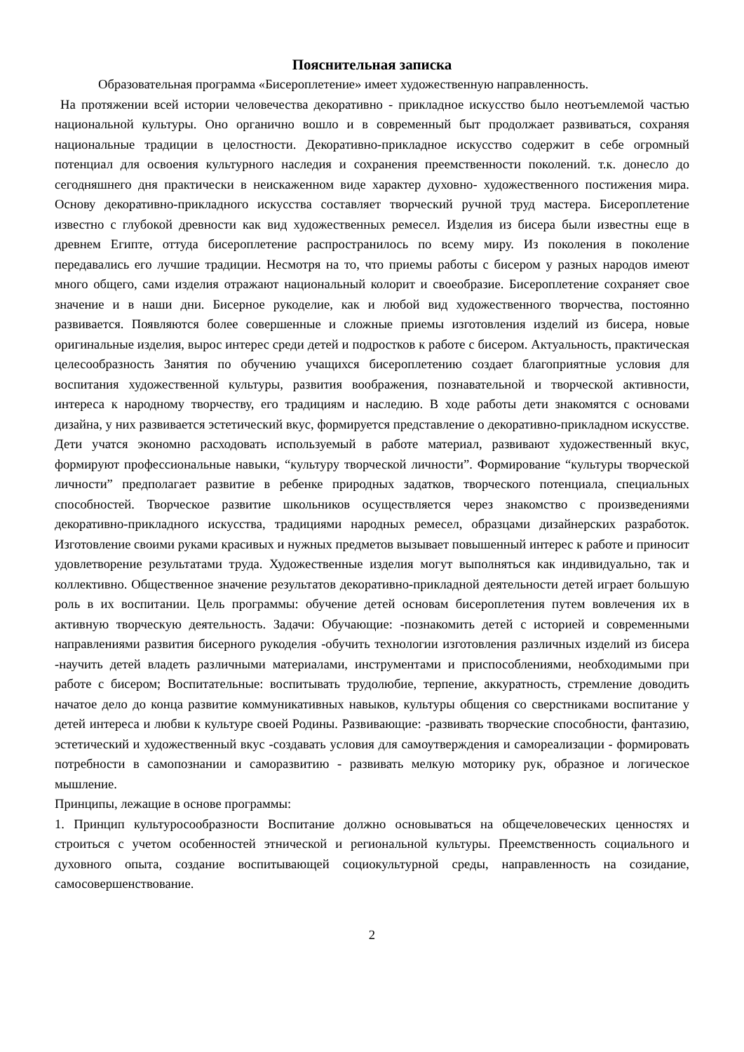Пояснительная записка
Образовательная программа «Бисероплетение» имеет художественную направленность.
На протяжении всей истории человечества декоративно - прикладное искусство было неотъемлемой частью национальной культуры. Оно органично вошло и в современный быт продолжает развиваться, сохраняя национальные традиции в целостности. Декоративно-прикладное искусство содержит в себе огромный потенциал для освоения культурного наследия и сохранения преемственности поколений. т.к. донесло до сегодняшнего дня практически в неискаженном виде характер духовно- художественного постижения мира. Основу декоративно-прикладного искусства составляет творческий ручной труд мастера. Бисероплетение известно с глубокой древности как вид художественных ремесел. Изделия из бисера были известны еще в древнем Египте, оттуда бисероплетение распространилось по всему миру. Из поколения в поколение передавались его лучшие традиции. Несмотря на то, что приемы работы с бисером у разных народов имеют много общего, сами изделия отражают национальный колорит и своеобразие. Бисероплетение сохраняет свое значение и в наши дни. Бисерное рукоделие, как и любой вид художественного творчества, постоянно развивается. Появляются более совершенные и сложные приемы изготовления изделий из бисера, новые оригинальные изделия, вырос интерес среди детей и подростков к работе с бисером. Актуальность, практическая целесообразность Занятия по обучению учащихся бисероплетению создает благоприятные условия для воспитания художественной культуры, развития воображения, познавательной и творческой активности, интереса к народному творчеству, его традициям и наследию. В ходе работы дети знакомятся с основами дизайна, у них развивается эстетический вкус, формируется представление о декоративно-прикладном искусстве. Дети учатся экономно расходовать используемый в работе материал, развивают художественный вкус, формируют профессиональные навыки, “культуру творческой личности”. Формирование “культуры творческой личности” предполагает развитие в ребенке природных задатков, творческого потенциала, специальных способностей. Творческое развитие школьников осуществляется через знакомство с произведениями декоративно-прикладного искусства, традициями народных ремесел, образцами дизайнерских разработок. Изготовление своими руками красивых и нужных предметов вызывает повышенный интерес к работе и приносит удовлетворение результатами труда. Художественные изделия могут выполняться как индивидуально, так и коллективно. Общественное значение результатов декоративно-прикладной деятельности детей играет большую роль в их воспитании. Цель программы: обучение детей основам бисероплетения путем вовлечения их в активную творческую деятельность. Задачи: Обучающие: -познакомить детей с историей и современными направлениями развития бисерного рукоделия -обучить технологии изготовления различных изделий из бисера -научить детей владеть различными материалами, инструментами и приспособлениями, необходимыми при работе с бисером; Воспитательные: воспитывать трудолюбие, терпение, аккуратность, стремление доводить начатое дело до конца развитие коммуникативных навыков, культуры общения со сверстниками воспитание у детей интереса и любви к культуре своей Родины. Развивающие: -развивать творческие способности, фантазию, эстетический и художественный вкус -создавать условия для самоутверждения и самореализации - формировать потребности в самопознании и саморазвитию - развивать мелкую моторику рук, образное и логическое мышление.
Принципы, лежащие в основе программы:
1. Принцип культуросообразности Воспитание должно основываться на общечеловеческих ценностях и строиться с учетом особенностей этнической и региональной культуры. Преемственность социального и духовного опыта, создание воспитывающей социокультурной среды, направленность на созидание, самосовершенствование.
2